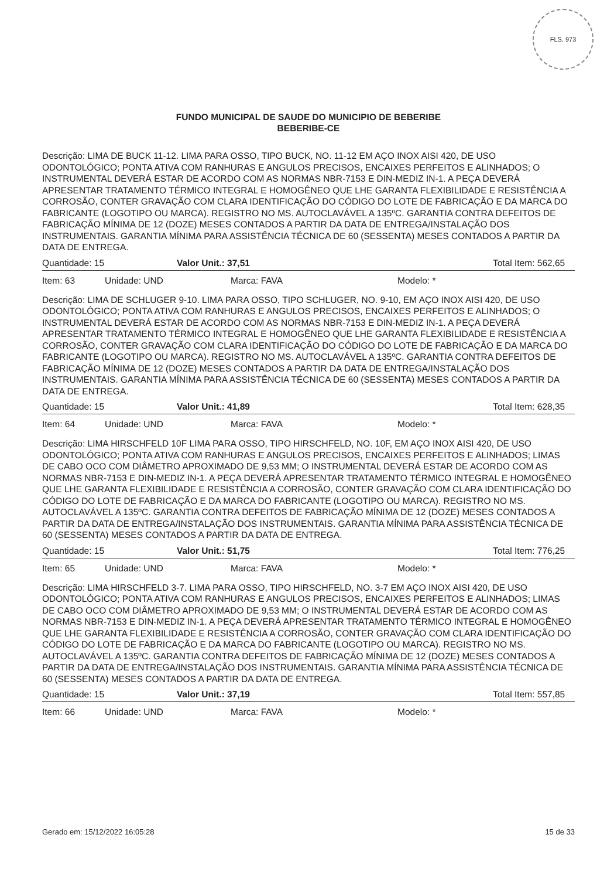FLS. 973
FUNDO MUNICIPAL DE SAUDE DO MUNICIPIO DE BEBERIBE
BEBERIBE-CE
Descrição: LIMA DE BUCK 11-12. LIMA PARA OSSO, TIPO BUCK, NO. 11-12 EM AÇO INOX AISI 420, DE USO ODONTOLÓGICO; PONTA ATIVA COM RANHURAS E ANGULOS PRECISOS, ENCAIXES PERFEITOS E ALINHADOS; O INSTRUMENTAL DEVERÁ ESTAR DE ACORDO COM AS NORMAS NBR-7153 E DIN-MEDIZ IN-1. A PEÇA DEVERÁ APRESENTAR TRATAMENTO TÉRMICO INTEGRAL E HOMOGÊNEO QUE LHE GARANTA FLEXIBILIDADE E RESISTÊNCIA A CORROSÃO, CONTER GRAVAÇÃO COM CLARA IDENTIFICAÇÃO DO CÓDIGO DO LOTE DE FABRICAÇÃO E DA MARCA DO FABRICANTE (LOGOTIPO OU MARCA). REGISTRO NO MS. AUTOCLAVÁVEL A 135ºC. GARANTIA CONTRA DEFEITOS DE FABRICAÇÃO MÍNIMA DE 12 (DOZE) MESES CONTADOS A PARTIR DA DATA DE ENTREGA/INSTALAÇÃO DOS INSTRUMENTAIS. GARANTIA MÍNIMA PARA ASSISTÊNCIA TÉCNICA DE 60 (SESSENTA) MESES CONTADOS A PARTIR DA DATA DE ENTREGA.
Quantidade: 15 Valor Unit.: 37,51 Total Item: 562,65
Item: 63 Unidade: UND Marca: FAVA Modelo: *
Descrição: LIMA DE SCHLUGER 9-10. LIMA PARA OSSO, TIPO SCHLUGER, NO. 9-10, EM AÇO INOX AISI 420, DE USO ODONTOLÓGICO; PONTA ATIVA COM RANHURAS E ANGULOS PRECISOS, ENCAIXES PERFEITOS E ALINHADOS; O INSTRUMENTAL DEVERÁ ESTAR DE ACORDO COM AS NORMAS NBR-7153 E DIN-MEDIZ IN-1. A PEÇA DEVERÁ APRESENTAR TRATAMENTO TÉRMICO INTEGRAL E HOMOGÊNEO QUE LHE GARANTA FLEXIBILIDADE E RESISTÊNCIA A CORROSÃO, CONTER GRAVAÇÃO COM CLARA IDENTIFICAÇÃO DO CÓDIGO DO LOTE DE FABRICAÇÃO E DA MARCA DO FABRICANTE (LOGOTIPO OU MARCA). REGISTRO NO MS. AUTOCLAVÁVEL A 135ºC. GARANTIA CONTRA DEFEITOS DE FABRICAÇÃO MÍNIMA DE 12 (DOZE) MESES CONTADOS A PARTIR DA DATA DE ENTREGA/INSTALAÇÃO DOS INSTRUMENTAIS. GARANTIA MÍNIMA PARA ASSISTÊNCIA TÉCNICA DE 60 (SESSENTA) MESES CONTADOS A PARTIR DA DATA DE ENTREGA.
Quantidade: 15 Valor Unit.: 41,89 Total Item: 628,35
Item: 64 Unidade: UND Marca: FAVA Modelo: *
Descrição: LIMA HIRSCHFELD 10F LIMA PARA OSSO, TIPO HIRSCHFELD, NO. 10F, EM AÇO INOX AISI 420, DE USO ODONTOLÓGICO; PONTA ATIVA COM RANHURAS E ANGULOS PRECISOS, ENCAIXES PERFEITOS E ALINHADOS; LIMAS DE CABO OCO COM DIÂMETRO APROXIMADO DE 9,53 MM; O INSTRUMENTAL DEVERÁ ESTAR DE ACORDO COM AS NORMAS NBR-7153 E DIN-MEDIZ IN-1. A PEÇA DEVERÁ APRESENTAR TRATAMENTO TÉRMICO INTEGRAL E HOMOGÊNEO QUE LHE GARANTA FLEXIBILIDADE E RESISTÊNCIA A CORROSÃO, CONTER GRAVAÇÃO COM CLARA IDENTIFICAÇÃO DO CÓDIGO DO LOTE DE FABRICAÇÃO E DA MARCA DO FABRICANTE (LOGOTIPO OU MARCA). REGISTRO NO MS. AUTOCLAVÁVEL A 135ºC. GARANTIA CONTRA DEFEITOS DE FABRICAÇÃO MÍNIMA DE 12 (DOZE) MESES CONTADOS A PARTIR DA DATA DE ENTREGA/INSTALAÇÃO DOS INSTRUMENTAIS. GARANTIA MÍNIMA PARA ASSISTÊNCIA TÉCNICA DE 60 (SESSENTA) MESES CONTADOS A PARTIR DA DATA DE ENTREGA.
Quantidade: 15 Valor Unit.: 51,75 Total Item: 776,25
Item: 65 Unidade: UND Marca: FAVA Modelo: *
Descrição: LIMA HIRSCHFELD 3-7. LIMA PARA OSSO, TIPO HIRSCHFELD, NO. 3-7 EM AÇO INOX AISI 420, DE USO ODONTOLÓGICO; PONTA ATIVA COM RANHURAS E ANGULOS PRECISOS, ENCAIXES PERFEITOS E ALINHADOS; LIMAS DE CABO OCO COM DIÂMETRO APROXIMADO DE 9,53 MM; O INSTRUMENTAL DEVERÁ ESTAR DE ACORDO COM AS NORMAS NBR-7153 E DIN-MEDIZ IN-1. A PEÇA DEVERÁ APRESENTAR TRATAMENTO TÉRMICO INTEGRAL E HOMOGÊNEO QUE LHE GARANTA FLEXIBILIDADE E RESISTÊNCIA A CORROSÃO, CONTER GRAVAÇÃO COM CLARA IDENTIFICAÇÃO DO CÓDIGO DO LOTE DE FABRICAÇÃO E DA MARCA DO FABRICANTE (LOGOTIPO OU MARCA). REGISTRO NO MS. AUTOCLAVÁVEL A 135ºC. GARANTIA CONTRA DEFEITOS DE FABRICAÇÃO MÍNIMA DE 12 (DOZE) MESES CONTADOS A PARTIR DA DATA DE ENTREGA/INSTALAÇÃO DOS INSTRUMENTAIS. GARANTIA MÍNIMA PARA ASSISTÊNCIA TÉCNICA DE 60 (SESSENTA) MESES CONTADOS A PARTIR DA DATA DE ENTREGA.
Quantidade: 15 Valor Unit.: 37,19 Total Item: 557,85
Item: 66 Unidade: UND Marca: FAVA Modelo: *
Gerado em: 15/12/2022 16:05:28 15 de 33